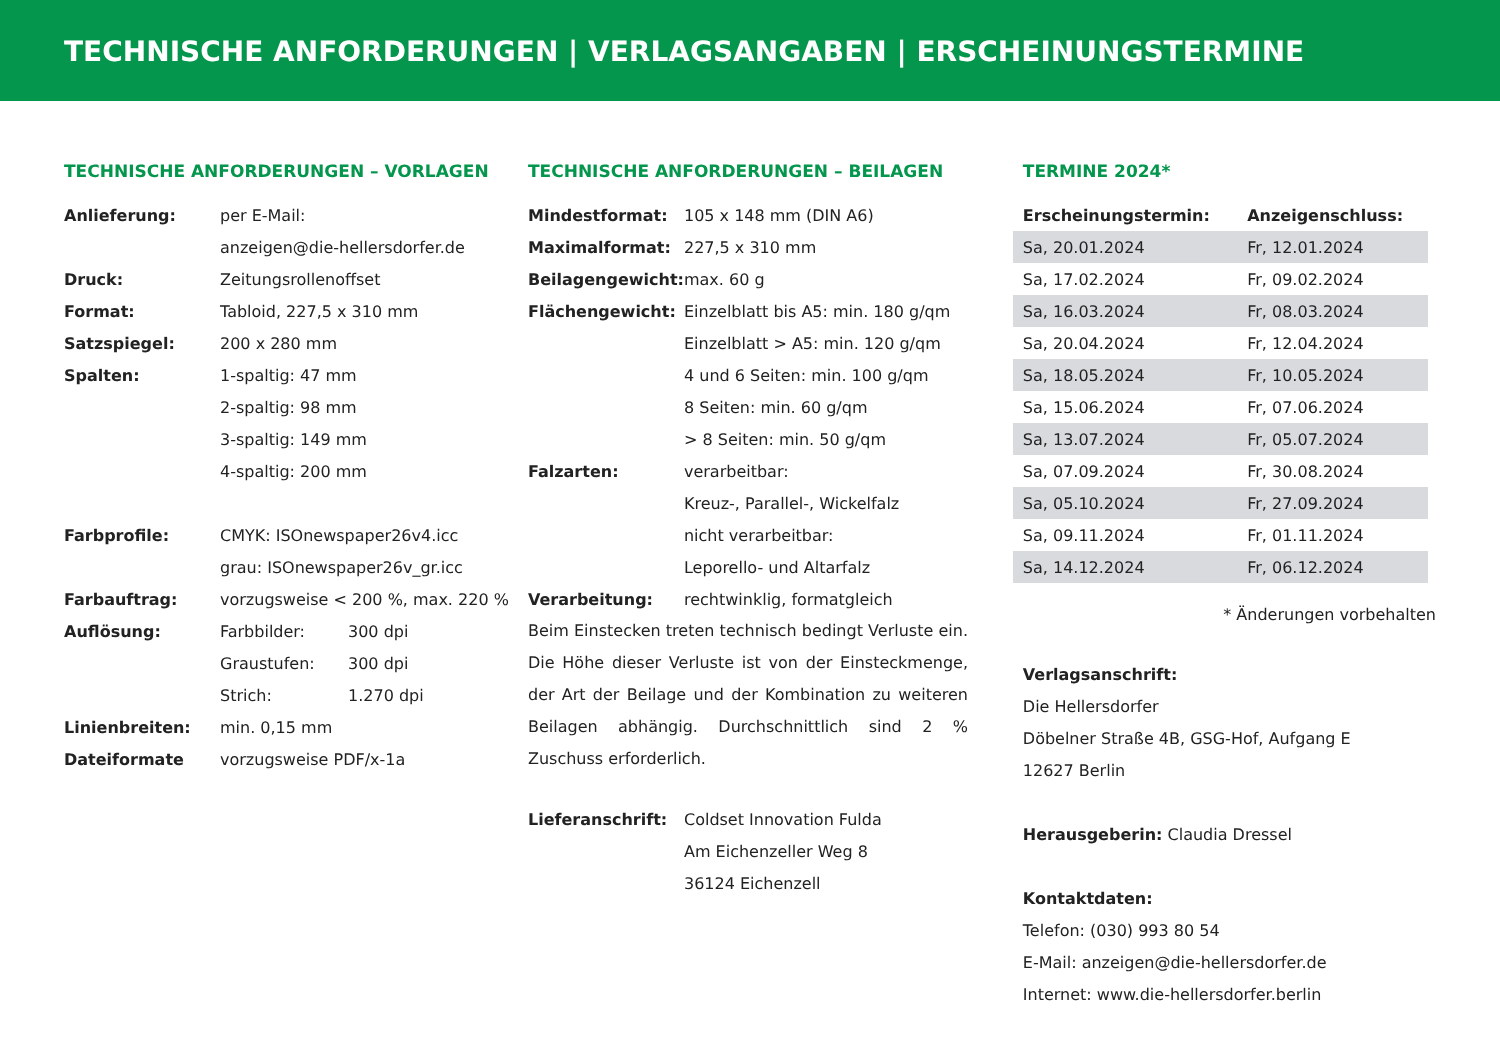TECHNISCHE ANFORDERUNGEN | VERLAGSANGABEN | ERSCHEINUNGSTERMINE
TECHNISCHE ANFORDERUNGEN – VORLAGEN
| Anlieferung: | per E-Mail: | |
| | anzeigen@die-hellersdorfer.de | |
| Druck: | Zeitungsrollenoffset | |
| Format: | Tabloid, 227,5 x 310 mm | |
| Satzspiegel: | 200 x 280 mm | |
| Spalten: | 1-spaltig: 47 mm | |
| | 2-spaltig: 98 mm | |
| | 3-spaltig: 149 mm | |
| | 4-spaltig: 200 mm | |
| Farbprofile: | CMYK: ISOnewspaper26v4.icc | |
| | grau: ISOnewspaper26v_gr.icc | |
| Farbauftrag: | vorzugsweise < 200 %, max. 220 % | |
| Auflösung: | Farbbilder: | 300 dpi |
| | Graustufen: | 300 dpi |
| | Strich: | 1.270 dpi |
| Linienbreiten: | min. 0,15 mm | |
| Dateiformate | vorzugsweise PDF/x-1a | |
TECHNISCHE ANFORDERUNGEN – BEILAGEN
| Mindestformat: | 105 x 148 mm (DIN A6) |
| Maximalformat: | 227,5 x 310 mm |
| Beilagengewicht: | max. 60 g |
| Flächengewicht: | Einzelblatt bis A5: min. 180 g/qm |
| | Einzelblatt > A5: min. 120 g/qm |
| | 4 und 6 Seiten: min. 100 g/qm |
| | 8 Seiten: min. 60 g/qm |
| | > 8 Seiten: min. 50 g/qm |
| Falzarten: | verarbeitbar: |
| | Kreuz-, Parallel-, Wickelfalz |
| | nicht verarbeitbar: |
| | Leporello- und Altarfalz |
| Verarbeitung: | rechtwinklig, formatgleich |
Beim Einstecken treten technisch bedingt Verluste ein. Die Höhe dieser Verluste ist von der Einsteckmenge, der Art der Beilage und der Kombination zu weiteren Beilagen abhängig. Durchschnittlich sind 2 % Zuschuss erforderlich.
| Lieferanschrift: | Coldset Innovation Fulda |
| | Am Eichenzeller Weg 8 |
| | 36124 Eichenzell |
TERMINE 2024*
| Erscheinungstermin: | Anzeigenschluss: |
| --- | --- |
| Sa, 20.01.2024 | Fr, 12.01.2024 |
| Sa, 17.02.2024 | Fr, 09.02.2024 |
| Sa, 16.03.2024 | Fr, 08.03.2024 |
| Sa, 20.04.2024 | Fr, 12.04.2024 |
| Sa, 18.05.2024 | Fr, 10.05.2024 |
| Sa, 15.06.2024 | Fr, 07.06.2024 |
| Sa, 13.07.2024 | Fr, 05.07.2024 |
| Sa, 07.09.2024 | Fr, 30.08.2024 |
| Sa, 05.10.2024 | Fr, 27.09.2024 |
| Sa, 09.11.2024 | Fr, 01.11.2024 |
| Sa, 14.12.2024 | Fr, 06.12.2024 |
* Änderungen vorbehalten
Verlagsanschrift:
Die Hellersdorfer
Döbelner Straße 4B, GSG-Hof, Aufgang E
12627 Berlin
Herausgeberin: Claudia Dressel
Kontaktdaten:
Telefon: (030) 993 80 54
E-Mail: anzeigen@die-hellersdorfer.de
Internet: www.die-hellersdorfer.berlin